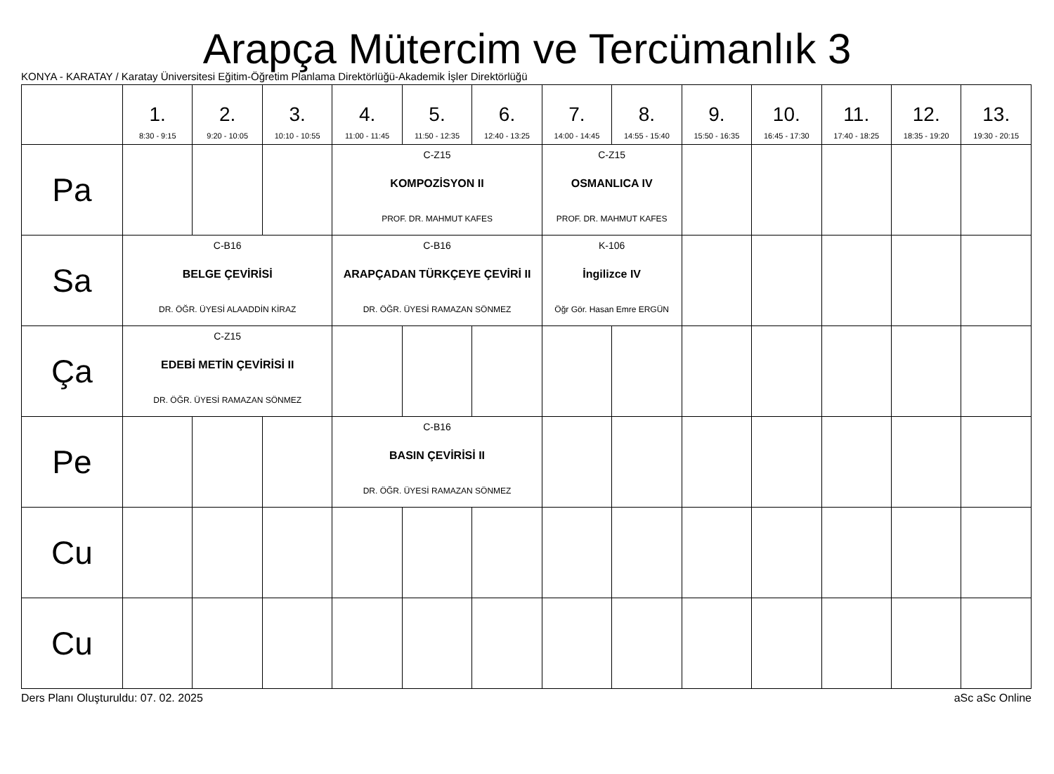Arapça Mütercim ve Tercümanlık 3
KONYA - KARATAY / Karatay Üniversitesi Eğitim-Öğretim Planlama Direktörlüğü-Akademik İşler Direktörlüğü
| | 1. 8:30 - 9:15 | 2. 9:20 - 10:05 | 3. 10:10 - 10:55 | 4. 11:00 - 11:45 | 5. 11:50 - 12:35 | 6. 12:40 - 13:25 | 7. 14:00 - 14:45 | 8. 14:55 - 15:40 | 9. 15:50 - 16:35 | 10. 16:45 - 17:30 | 11. 17:40 - 18:25 | 12. 18:35 - 19:20 | 13. 19:30 - 20:15 |
| --- | --- | --- | --- | --- | --- | --- | --- | --- | --- | --- | --- | --- | --- |
| Pa | | | | C-Z15 KOMPOZİSYON II PROF. DR. MAHMUT KAFES | | | C-Z15 OSMANLICA IV PROF. DR. MAHMUT KAFES | | | | | | |
| Sa | C-B16 BELGE ÇEVİRİSİ DR. ÖĞR. ÜYESİ ALAADDİN KİRAZ | | | C-B16 ARAPÇADAN TÜRKÇEYE ÇEVİRİ II DR. ÖĞR. ÜYESİ RAMAZAN SÖNMEZ | | | K-106 İngilizce IV Öğr Gör. Hasan Emre ERGÜN | | | | | | |
| Ça | C-Z15 EDEBİ METİN ÇEVİRİSİ II DR. ÖĞR. ÜYESİ RAMAZAN SÖNMEZ | | | | | | | | | | | | |
| Pe | | | | C-B16 BASIN ÇEVİRİSİ II DR. ÖĞR. ÜYESİ RAMAZAN SÖNMEZ | | | | | | | | | |
| Cu | | | | | | | | | | | | | |
| Cu | | | | | | | | | | | | | |
Ders Planı Oluşturuldu: 07. 02. 2025 aSc aSc Online